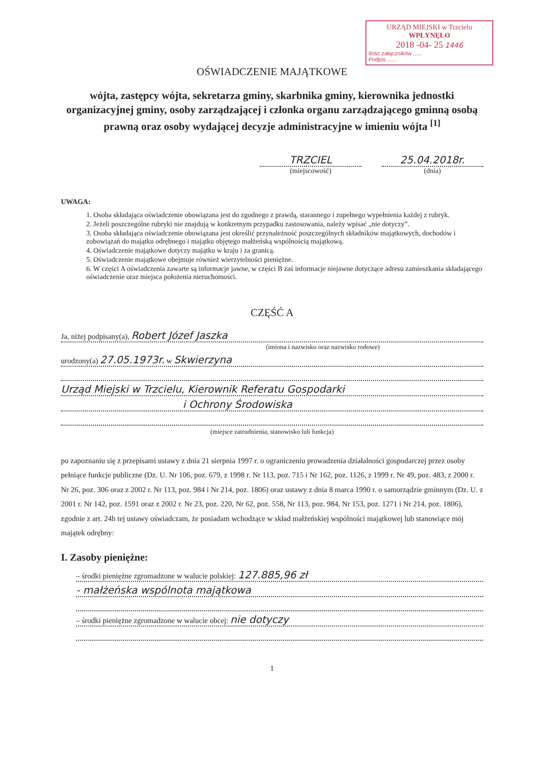URZĄD MIEJSKI w Trzcielu
WPŁYNĘŁO
2018 -04- 25 1446
Ilość załączników ......
Podpis ......
OŚWIADCZENIE MAJĄTKOWE
wójta, zastępcy wójta, sekretarza gminy, skarbnika gminy, kierownika jednostki organizacyjnej gminy, osoby zarządzającej i członka organu zarządzającego gminną osobą prawną oraz osoby wydającej decyzje administracyjne w imieniu wójta <sup>[1]</sup>
TRZCIEL
(miejscowość)
25.04.2018r.
(dnia)
UWAGA:
1. Osoba składająca oświadczenie obowiązana jest do zgodnego z prawdą, starannego i zupełnego wypełnienia każdej z rubryk.
2. Jeżeli poszczególne rubryki nie znajdują w konkretnym przypadku zastosowania, należy wpisać „nie dotyczy”.
3. Osoba składająca oświadczenie obowiązana jest określić przynależność poszczególnych składników majątkowych, dochodów i zobowiązań do majątku odrębnego i majątku objętego małżeńską wspólnością majątkową.
4. Oświadczenie majątkowe dotyczy majątku w kraju i za granicą.
5. Oświadczenie majątkowe obejmuje również wierzytelności pieniężne.
6. W części A oświadczenia zawarte są informacje jawne, w części B zaś informacje niejawne dotyczące adresu zamieszkania składającego oświadczenie oraz miejsca położenia nieruchomości.
CZĘŚĆ A
Ja, niżej podpisany(a), Robert Józef Jaszka
(imiona i nazwisko oraz nazwisko rodowe)
urodzony(a) 27.05.1973r. w Skwierzyna
Urząd Miejski w Trzcielu, Kierownik Referatu Gospodarki
i Ochrony Środowiska
(miejsce zatrudnienia, stanowisko lub funkcja)
po zapoznaniu się z przepisami ustawy z dnia 21 sierpnia 1997 r. o ograniczeniu prowadzenia działalności gospodarczej przez osoby pełniące funkcje publiczne (Dz. U. Nr 106, poz. 679, z 1998 r. Nr 113, poz. 715 i Nr 162, poz. 1126, z 1999 r. Nr 49, poz. 483, z 2000 r. Nr 26, poz. 306 oraz z 2002 r. Nr 113, poz. 984 i Nr 214, poz. 1806) oraz ustawy z dnia 8 marca 1990 r. o samorządzie gminnym (Dz. U. z 2001 r. Nr 142, poz. 1591 oraz z 2002 r. Nr 23, poz. 220, Nr 62, poz. 558, Nr 113, poz. 984, Nr 153, poz. 1271 i Nr 214, poz. 1806), zgodnie z art. 24h tej ustawy oświadczam, że posiadam wchodzące w skład małżeńskiej wspólności majątkowej lub stanowiące mój majątek odrębny:
I. Zasoby pieniężne:
– środki pieniężne zgromadzone w walucie polskiej: 127.885,96 zł
- małżeńska wspólnota majątkowa
– środki pieniężne zgromadzone w walucie obcej: nie dotyczy
1